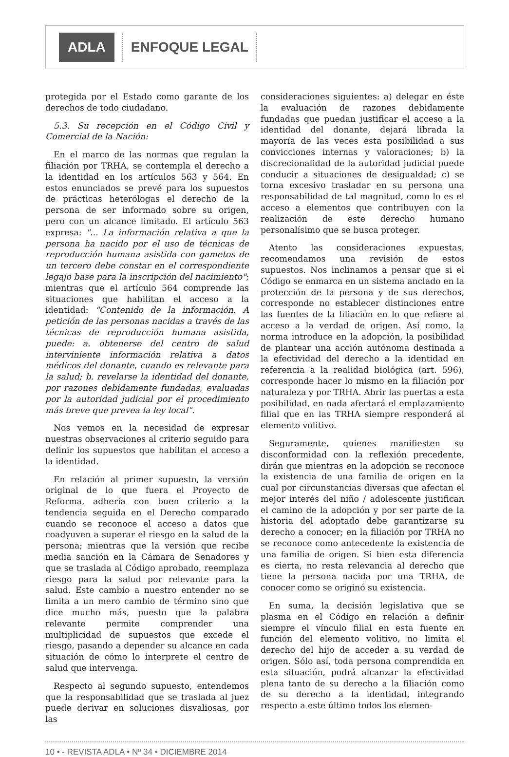ADLA ENFOQUE LEGAL
protegida por el Estado como garante de los derechos de todo ciudadano.
5.3. Su recepción en el Código Civil y Comercial de la Nación:
En el marco de las normas que regulan la filiación por TRHA, se contempla el derecho a la identidad en los artículos 563 y 564. En estos enunciados se prevé para los supuestos de prácticas heterólogas el derecho de la persona de ser informado sobre su origen, pero con un alcance limitado. El artículo 563 expresa: "... La información relativa a que la persona ha nacido por el uso de técnicas de reproducción humana asistida con gametos de un tercero debe constar en el correspondiente legajo base para la inscripción del nacimiento"; mientras que el artículo 564 comprende las situaciones que habilitan el acceso a la identidad: "Contenido de la información. A petición de las personas nacidas a través de las técnicas de reproducción humana asistida, puede: a. obtenerse del centro de salud interviniente información relativa a datos médicos del donante, cuando es relevante para la salud; b. revelarse la identidad del donante, por razones debidamente fundadas, evaluadas por la autoridad judicial por el procedimiento más breve que prevea la ley local".
Nos vemos en la necesidad de expresar nuestras observaciones al criterio seguido para definir los supuestos que habilitan el acceso a la identidad.
En relación al primer supuesto, la versión original de lo que fuera el Proyecto de Reforma, adhería con buen criterio a la tendencia seguida en el Derecho comparado cuando se reconoce el acceso a datos que coadyuven a superar el riesgo en la salud de la persona; mientras que la versión que recibe media sanción en la Cámara de Senadores y que se traslada al Código aprobado, reemplaza riesgo para la salud por relevante para la salud. Este cambio a nuestro entender no se limita a un mero cambio de término sino que dice mucho más, puesto que la palabra relevante permite comprender una multiplicidad de supuestos que excede el riesgo, pasando a depender su alcance en cada situación de cómo lo interprete el centro de salud que intervenga.
Respecto al segundo supuesto, entendemos que la responsabilidad que se traslada al juez puede derivar en soluciones disvaliosas, por las
consideraciones siguientes: a) delegar en éste la evaluación de razones debidamente fundadas que puedan justificar el acceso a la identidad del donante, dejará librada la mayoría de las veces esta posibilidad a sus convicciones internas y valoraciones; b) la discrecionalidad de la autoridad judicial puede conducir a situaciones de desigualdad; c) se torna excesivo trasladar en su persona una responsabilidad de tal magnitud, como lo es el acceso a elementos que contribuyen con la realización de este derecho humano personalísimo que se busca proteger.
Atento las consideraciones expuestas, recomendamos una revisión de estos supuestos. Nos inclinamos a pensar que si el Código se enmarca en un sistema anclado en la protección de la persona y de sus derechos, corresponde no establecer distinciones entre las fuentes de la filiación en lo que refiere al acceso a la verdad de origen. Así como, la norma introduce en la adopción, la posibilidad de plantear una acción autónoma destinada a la efectividad del derecho a la identidad en referencia a la realidad biológica (art. 596), corresponde hacer lo mismo en la filiación por naturaleza y por TRHA. Abrir las puertas a esta posibilidad, en nada afectará el emplazamiento filial que en las TRHA siempre responderá al elemento volitivo.
Seguramente, quienes manifiesten su disconformidad con la reflexión precedente, dirán que mientras en la adopción se reconoce la existencia de una familia de origen en la cual por circunstancias diversas que afectan el mejor interés del niño / adolescente justifican el camino de la adopción y por ser parte de la historia del adoptado debe garantizarse su derecho a conocer; en la filiación por TRHA no se reconoce como antecedente la existencia de una familia de origen. Si bien esta diferencia es cierta, no resta relevancia al derecho que tiene la persona nacida por una TRHA, de conocer como se originó su existencia.
En suma, la decisión legislativa que se plasma en el Código en relación a definir siempre el vínculo filial en esta fuente en función del elemento volitivo, no limita el derecho del hijo de acceder a su verdad de origen. Sólo así, toda persona comprendida en esta situación, podrá alcanzar la efectividad plena tanto de su derecho a la filiación como de su derecho a la identidad, integrando respecto a este último todos los elemen-
10 • - REVISTA ADLA • Nº 34 • DICIEMBRE 2014